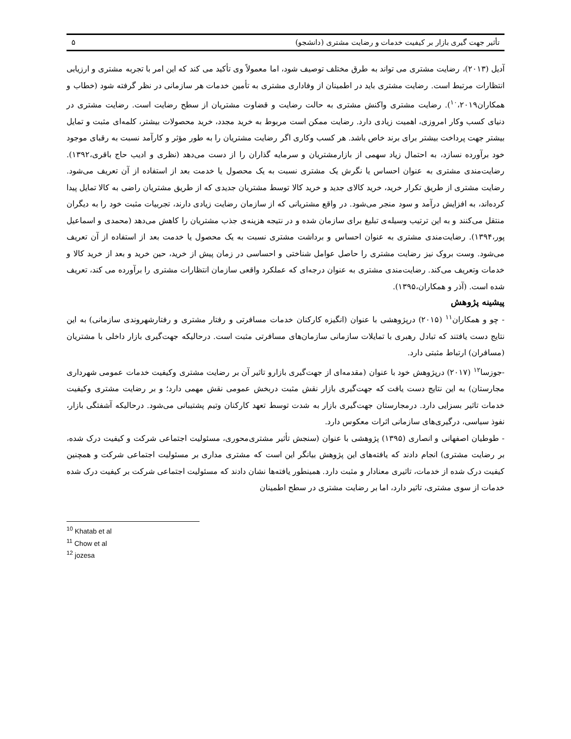تأثیر جهت گیری بازار بر کیفیت خدمات و رضایت مشتری (دانشجو) ۵
آدیل (۲۰۱۳)، رضایت مشتری می تواند به طرق مختلف توصیف شود، اما معمولاً وی تأکید می کند که این امر با تجربه مشتری و ارزیابی انتظارات مرتبط است. رضایت مشتری باید در اطمینان از وفاداری مشتری به تأمین خدمات هر سازمانی در نظر گرفته شود (خطاب و همکاران<sup>۱۰</sup>،۲۰۱۹). رضایت مشتری واکنش مشتری به حالت رضایت و قضاوت مشتریان از سطح رضایت است. رضایت مشتری در دنیای کسب وکار امروزی، اهمیت زیادی دارد. رضایت ممکن است مربوط به خرید مجدد، خرید محصولات بیشتر، کلمه‌ای مثبت و تمایل بیشتر جهت پرداخت بیشتر برای برند خاص باشد. هر کسب وکاری اگر رضایت مشتریان را به طور مؤثر و کارآمد نسبت به رقبای موجود خود برآورده نسازد، به احتمال زیاد سهمی از بازارمشتریان و سرمایه گذاران را از دست می‌دهد (نظری و ادیب حاج باقری،۱۳۹۲). رضایت‌مندی مشتری به عنوان احساس یا نگرش یک مشتری نسبت به یک محصول یا خدمت بعد از استفاده از آن تعریف می‌شود. رضایت مشتری از طریق تکرار خرید، خرید کالای جدید و خرید کالا توسط مشتریان جدیدی که از طریق مشتریان راضی به کالا تمایل پیدا کرده‌اند، به افزایش درآمد و سود منجر می‌شود. در واقع مشتریانی که از سازمان رضایت زیادی دارند، تجربیات مثبت خود را به دیگران منتقل می‌کنند و به این ترتیب وسیله‌ی تبلیغ برای سازمان شده و در نتیجه هزینه‌ی جذب مشتریان را کاهش می‌دهد (محمدی و اسماعیل پور،۱۳۹۴). رضایت‌مندی مشتری به عنوان احساس و برداشت مشتری نسبت به یک محصول یا خدمت بعد از استفاده از آن تعریف می‌شود. وست بروک نیز رضایت مشتری را حاصل عوامل شناختی و احساسی در زمان پیش از خرید، حین خرید و بعد از خرید کالا و خدمات وتعریف می‌کند. رضایت‌مندی مشتری به عنوان درجه‌ای که عملکرد واقعی سازمان انتظارات مشتری را برآورده می کند، تعریف شده است. (آذر و همکاران،۱۳۹۵).
پیشینه پژوهش
- چو و همکاران<sup>۱۱</sup> (۲۰۱۵) درپژوهشی با عنوان (انگیزه کارکنان خدمات مسافرتی و رفتار مشتری و رفتارشهروندی سازمانی) به این نتایج دست یافتند که تبادل رهبری با تمایلات سازمانی سازمان‌های مسافرتی مثبت است. درحالیکه جهت‌گیری بازار داخلی با مشتریان (مسافران) ارتباط مثبتی دارد.
-جوزسا<sup>۱۲</sup> (۲۰۱۷) درپژوهش خود با عنوان (مقدمه‌ای از جهت‌گیری بازارو تاثیر آن بر رضایت مشتری وکیفیت خدمات عمومی شهرداری مجارستان) به این نتایج دست یافت که جهت‌گیری بازار نقش مثبت دربخش عمومی نقش مهمی دارد؛ و بر رضایت مشتری وکیفیت خدمات تاثیر بسزایی دارد. درمجارستان جهت‌گیری بازار به شدت توسط تعهد کارکنان وتیم پشتیبانی می‌شود. درحالیکه آشفتگی بازار، نفوذ سیاسی، درگیری‌های سازمانی اثرات معکوس دارد.
- طوطیان اصفهانی و انصاری (۱۳۹۵) پژوهشی با عنوان (سنجش تأثیر مشتری‌محوری، مسئولیت اجتماعی شرکت و کیفیت درک شده، بر رضایت مشتری) انجام دادند که یافته‌های این پژوهش بیانگر این است که مشتری مداری بر مسئولیت اجتماعی شرکت و همچنین کیفیت درک شده از خدمات، تاثیری معنادار و مثبت دارد. همینطور یافته‌ها نشان دادند که مسئولیت اجتماعی شرکت بر کیفیت درک شده خدمات از سوی مشتری، تاثیر دارد، اما بر رضایت مشتری در سطح اطمینان
<sup>10</sup> Khatab et al
<sup>11</sup> Chow et al
<sup>12</sup> jozesa